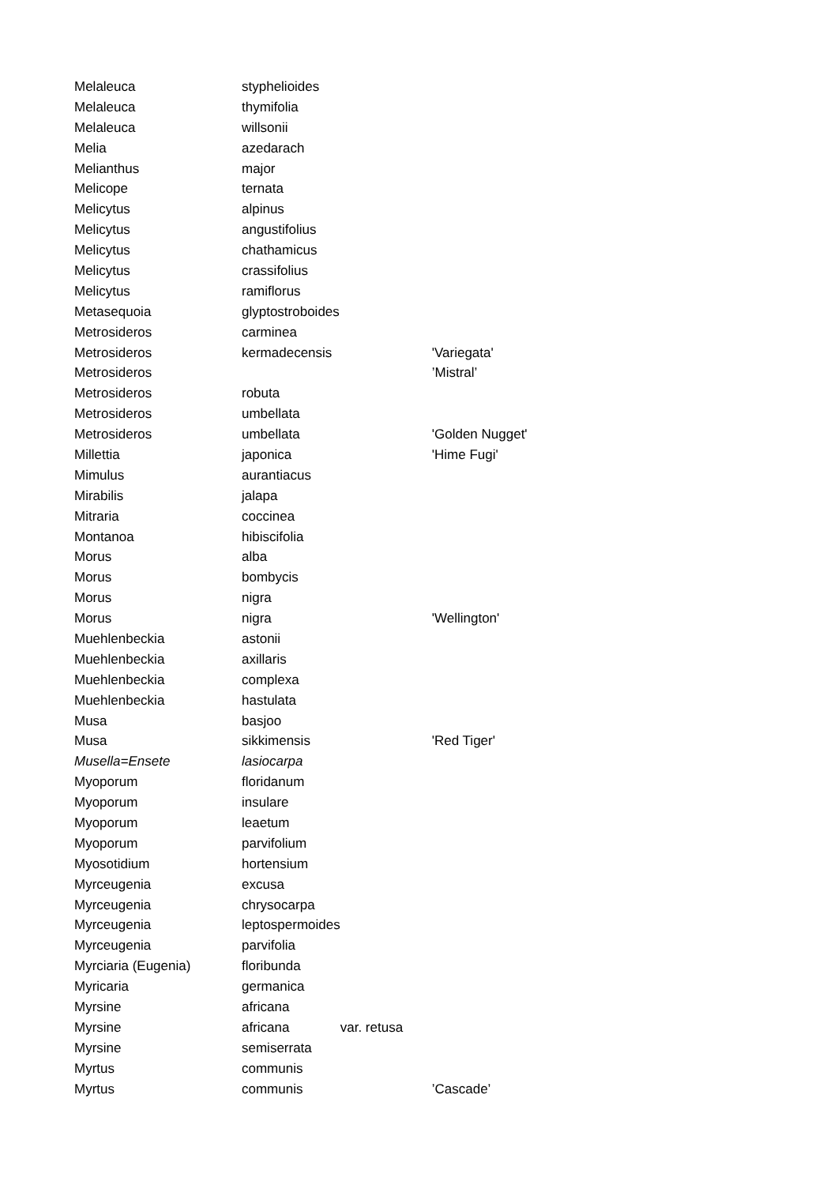| Melaleuca | styphelioides | | |
| Melaleuca | thymifolia | | |
| Melaleuca | willsonii | | |
| Melia | azedarach | | |
| Melianthus | major | | |
| Melicope | ternata | | |
| Melicytus | alpinus | | |
| Melicytus | angustifolius | | |
| Melicytus | chathamicus | | |
| Melicytus | crassifolius | | |
| Melicytus | ramiflorus | | |
| Metasequoia | glyptostroboides | | |
| Metrosideros | carminea | | |
| Metrosideros | kermadecensis | | 'Variegata' |
| Metrosideros | | | ’Mistral’ |
| Metrosideros | robuta | | |
| Metrosideros | umbellata | | |
| Metrosideros | umbellata | | 'Golden Nugget' |
| Millettia | japonica | | 'Hime Fugi' |
| Mimulus | aurantiacus | | |
| Mirabilis | jalapa | | |
| Mitraria | coccinea | | |
| Montanoa | hibiscifolia | | |
| Morus | alba | | |
| Morus | bombycis | | |
| Morus | nigra | | |
| Morus | nigra | | 'Wellington' |
| Muehlenbeckia | astonii | | |
| Muehlenbeckia | axillaris | | |
| Muehlenbeckia | complexa | | |
| Muehlenbeckia | hastulata | | |
| Musa | basjoo | | |
| Musa | sikkimensis | | 'Red Tiger' |
| Musella=Ensete | lasiocarpa | | |
| Myoporum | floridanum | | |
| Myoporum | insulare | | |
| Myoporum | leaetum | | |
| Myoporum | parvifolium | | |
| Myosotidium | hortensium | | |
| Myrceugenia | excusa | | |
| Myrceugenia | chrysocarpa | | |
| Myrceugenia | leptospermoides | | |
| Myrceugenia | parvifolia | | |
| Myrciaria (Eugenia) | floribunda | | |
| Myricaria | germanica | | |
| Myrsine | africana | | |
| Myrsine | africana | var. retusa | |
| Myrsine | semiserrata | | |
| Myrtus | communis | | |
| Myrtus | communis | | ’Cascade’ |